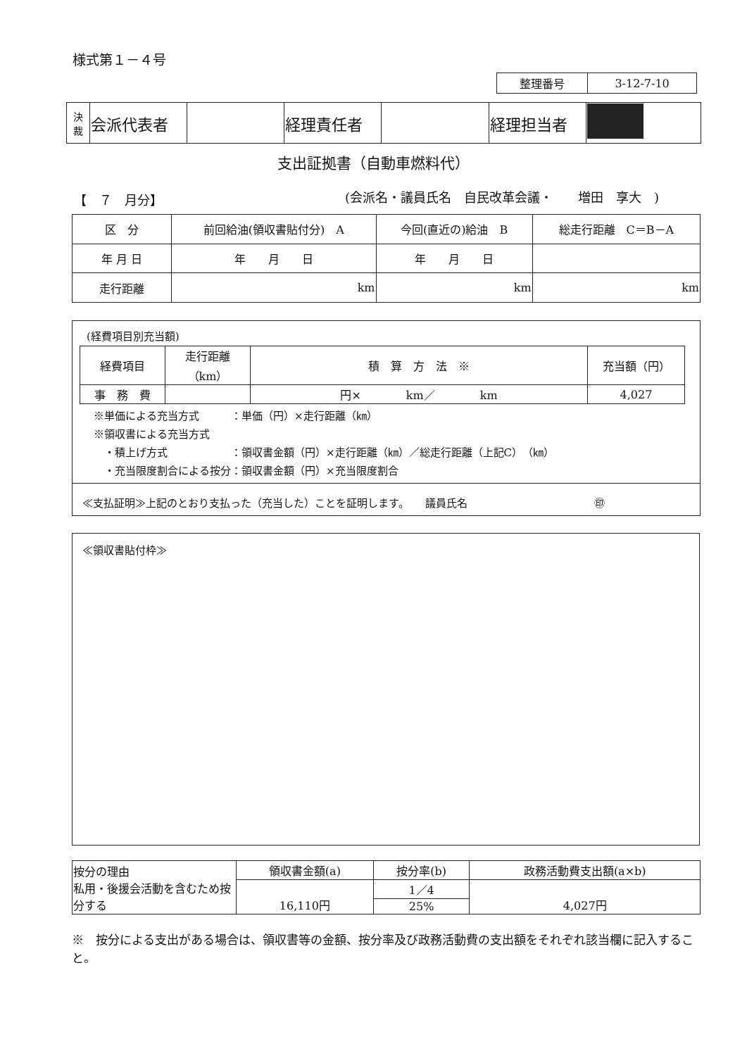様式第１－４号
| 整理番号 | 3-12-7-10 |
| 決 裁 | 会派代表者 | | 経理責任者 | | 経理担当者 | |
支出証拠書（自動車燃料代）
【　７　月分】
(会派名・議員氏名　自民改革会議・　　増田　享大　)
| 区 分 | 前回給油(領収書貼付分) A | 今回(直近の)給油 B | 総走行距離 C＝B－A |
| 年 月 日 | 年 月 日 | 年 月 日 | |
| 走行距離 | km | km | km |
(経費項目別充当額)
| 経費項目 | 走行距離（km） | 積 算 方 法 ※ | 充当額（円） |
| 事 務 費 | | 円× km／ km | 4,027 |
※単価による充当方式　　　：単価（円）×走行距離（㎞）
※領収書による充当方式
　・積上げ方式　　　　　　：領収書金額（円）×走行距離（㎞）／総走行距離（上記C）（㎞）
　・充当限度割合による按分：領収書金額（円）×充当限度割合
≪支払証明≫上記のとおり支払った（充当した）ことを証明します。　　議員氏名　　　　　　　　　　　　㊞
≪領収書貼付枠≫
| 按分の理由 私用・後援会活動を含むため按分する | 領収書金額(a) | 按分率(b) | 政務活動費支出額(a×b) |
| | 16,110円 | 1／4 | 4,027円 |
| | | 25% | |
※　按分による支出がある場合は、領収書等の金額、按分率及び政務活動費の支出額をそれぞれ該当欄に記入すること。